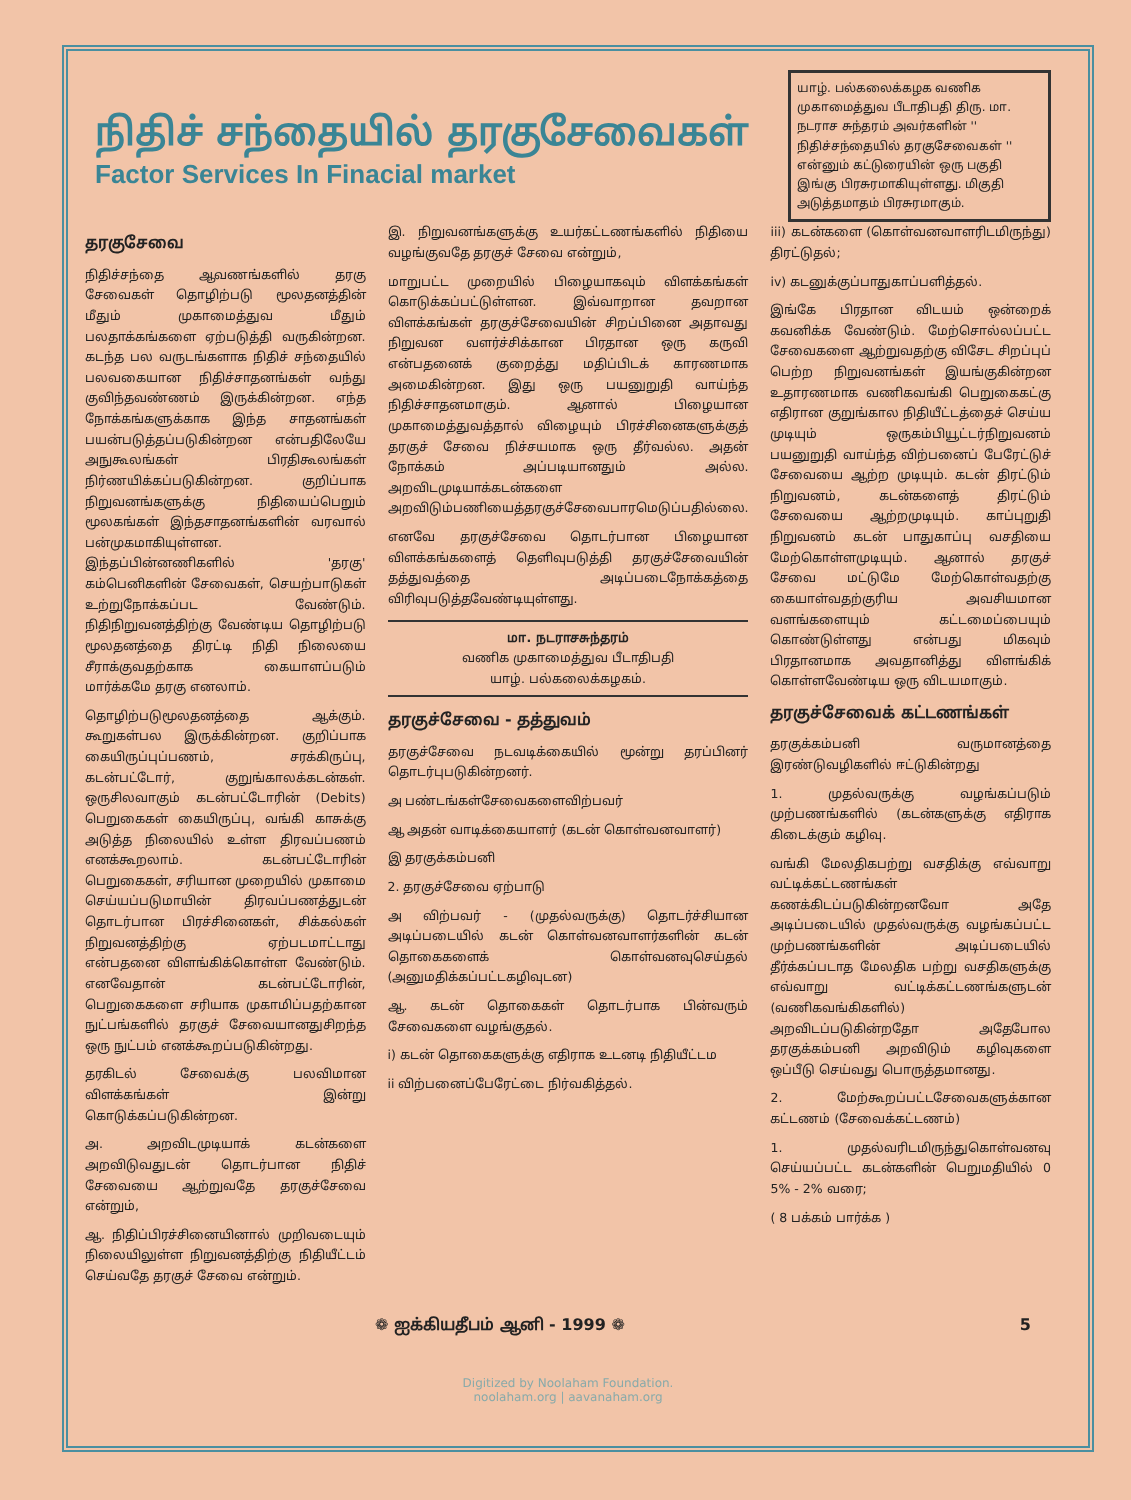நிதிச் சந்தையில் தரகுசேவைகள்
Factor Services In Finacial market
யாழ். பல்கலைக்கழக வணிக முகாமைத்துவ பீடாதிபதி திரு. மா. நடராச சுந்தரம் அவர்களின் '' நிதிச்சந்தையில் தரகுசேவைகள் '' என்னும் கட்டுரையின் ஒரு பகுதி இங்கு பிரசுரமாகியுள்ளது. மிகுதி அடுத்தமாதம் பிரசுரமாகும்.
தரகுசேவை
நிதிச்சந்தை ஆவணங்களில் தரகு சேவைகள் தொழிற்படு மூலதனத்தின் மீதும் முகாமைத்துவ மீதும் பலதாக்கங்களை ஏற்படுத்தி வருகின்றன. கடந்த பல வருடங்களாக நிதிச் சந்தையில் பலவகையான நிதிச்சாதனங்கள் வந்து குவிந்தவண்ணம் இருக்கின்றன. எந்த நோக்கங்களுக்காக இந்த சாதனங்கள் பயன்படுத்தப்படுகின்றன என்பதிலேயே அநுகூலங்கள் பிரதிகூலங்கள் நிர்ணயிக்கப்படுகின்றன. குறிப்பாக நிறுவனங்களுக்கு நிதியைப்பெறும் மூலகங்கள் இந்தசாதனங்களின் வரவால் பன்முகமாகியுள்ளன. இந்தப்பின்னணிகளில் 'தரகு' கம்பெனிகளின் சேவைகள், செயற்பாடுகள் உற்றுநோக்கப்பட வேண்டும். நிதிநிறுவனத்திற்கு வேண்டிய தொழிற்படு மூலதனத்தை திரட்டி நிதி நிலையை சீராக்குவதற்காக கையாளப்படும் மார்க்கமே தரகு எனலாம்.
தொழிற்படுமூலதனத்தை ஆக்கும். கூறுகள்பல இருக்கின்றன. குறிப்பாக கையிருப்புப்பணம், சரக்கிருப்பு, கடன்பட்டோர், குறுங்காலக்கடன்கள். ஒருசிலவாகும் கடன்பட்டோரின் (Debits) பெறுகைகள் கையிருப்பு, வங்கி காசுக்கு அடுத்த நிலையில் உள்ள திரவப்பணம் எனக்கூறலாம். கடன்பட்டோரின் பெறுகைகள், சரியான முறையில் முகாமை செய்யப்படுமாயின் திரவப்பணத்துடன் தொடர்பான பிரச்சினைகள், சிக்கல்கள் நிறுவனத்திற்கு ஏற்படமாட்டாது என்பதனை விளங்கிக்கொள்ள வேண்டும். எனவேதான் கடன்பட்டோரின், பெறுகைகளை சரியாக முகாமிப்பதற்கான நுட்பங்களில் தரகுச் சேவையானதுசிறந்த ஒரு நுட்பம் எனக்கூறப்படுகின்றது.
தரகிடல் சேவைக்கு பலவிமான விளக்கங்கள் இன்று கொடுக்கப்படுகின்றன.
அ. அறவிடமுடியாக் கடன்களை அறவிடுவதுடன் தொடர்பான நிதிச் சேவையை ஆற்றுவதே தரகுச்சேவை என்றும்,
ஆ. நிதிப்பிரச்சினையினால் முறிவடையும் நிலையிலுள்ள நிறுவனத்திற்கு நிதியீட்டம் செய்வதே தரகுச் சேவை என்றும்.
இ. நிறுவனங்களுக்கு உயர்கட்டணங்களில் நிதியை வழங்குவதே தரகுச் சேவை என்றும்,
மாறுபட்ட முறையில் பிழையாகவும் விளக்கங்கள் கொடுக்கப்பட்டுள்ளன. இவ்வாறான தவறான விளக்கங்கள் தரகுச்சேவையின் சிறப்பினை அதாவது நிறுவன வளர்ச்சிக்கான பிரதான ஒரு கருவி என்பதனைக் குறைத்து மதிப்பிடக் காரணமாக அமைகின்றன. இது ஒரு பயனுறுதி வாய்ந்த நிதிச்சாதனமாகும். ஆனால் பிழையான முகாமைத்துவத்தால் விழையும் பிரச்சினைகளுக்குத் தரகுச் சேவை நிச்சயமாக ஒரு தீர்வல்ல. அதன் நோக்கம் அப்படியானதும் அல்ல. அறவிடமுடியாக்கடன்களை அறவிடும்பணியைத்தரகுச்சேவைபாரமெடுப்பதில்லை.
எனவே தரகுச்சேவை தொடர்பான பிழையான விளக்கங்களைத் தெளிவுபடுத்தி தரகுச்சேவையின் தத்துவத்தை அடிப்படைநோக்கத்தை விரிவுபடுத்தவேண்டியுள்ளது.
மா. நடராசசுந்தரம்
வணிக முகாமைத்துவ பீடாதிபதி
யாழ். பல்கலைக்கழகம்.
தரகுச்சேவை - தத்துவம்
தரகுச்சேவை நடவடிக்கையில் மூன்று தரப்பினர் தொடர்புபடுகின்றனர்.
அ பண்டங்கள்சேவைகளைவிற்பவர்
ஆ அதன் வாடிக்கையாளர் (கடன் கொள்வனவாளர்)
இ தரகுக்கம்பனி
2. தரகுச்சேவை ஏற்பாடு
அ விற்பவர் - (முதல்வருக்கு) தொடர்ச்சியான அடிப்படையில் கடன் கொள்வனவாளர்களின் கடன் தொகைகளைக் கொள்வனவுசெய்தல் (அனுமதிக்கப்பட்டகழிவுடன)
ஆ. கடன் தொகைகள் தொடர்பாக பின்வரும் சேவைகளை வழங்குதல்.
i) கடன் தொகைகளுக்கு எதிராக உடனடி நிதியீட்டம
ii விற்பனைப்பேரேட்டை நிர்வகித்தல்.
iii) கடன்களை (கொள்வனவாளரிடமிருந்து) திரட்டுதல்;
iv) கடனுக்குப்பாதுகாப்பளித்தல்.
இங்கே பிரதான விடயம் ஒன்றைக் கவனிக்க வேண்டும். மேற்சொல்லப்பட்ட சேவைகளை ஆற்றுவதற்கு விசேட சிறப்புப் பெற்ற நிறுவனங்கள் இயங்குகின்றன உதாரணமாக வணிகவங்கி பெறுகைகட்கு எதிரான குறுங்கால நிதியீட்டத்தைச் செய்ய முடியும் ஒருகம்பியூட்டர்நிறுவனம் பயனுறுதி வாய்ந்த விற்பனைப் பேரேட்டுச் சேவையை ஆற்ற முடியும். கடன் திரட்டும் நிறுவனம், கடன்களைத் திரட்டும் சேவையை ஆற்றமுடியும். காப்புறுதி நிறுவனம் கடன் பாதுகாப்பு வசதியை மேற்கொள்ளமுடியும். ஆனால் தரகுச் சேவை மட்டுமே மேற்கொள்வதற்கு கையாள்வதற்குரிய அவசியமான வளங்களையும் கட்டமைப்பையும் கொண்டுள்ளது என்பது மிகவும் பிரதானமாக அவதானித்து விளங்கிக் கொள்ளவேண்டிய ஒரு விடயமாகும்.
தரகுச்சேவைக் கட்டணங்கள்
தரகுக்கம்பனி வருமானத்தை இரண்டுவழிகளில் ஈட்டுகின்றது
1. முதல்வருக்கு வழங்கப்படும் முற்பணங்களில் (கடன்களுக்கு எதிராக கிடைக்கும் கழிவு.
வங்கி மேலதிகபற்று வசதிக்கு எவ்வாறு வட்டிக்கட்டணங்கள் கணக்கிடப்படுகின்றனவோ அதே அடிப்படையில் முதல்வருக்கு வழங்கப்பட்ட முற்பணங்களின் அடிப்படையில் தீர்க்கப்படாத மேலதிக பற்று வசதிகளுக்கு எவ்வாறு வட்டிக்கட்டணங்களுடன் (வணிகவங்கிகளில்) அறவிடப்படுகின்றதோ அதேபோல தரகுக்கம்பனி அறவிடும் கழிவுகளை ஒப்பீடு செய்வது பொருத்தமானது.
2. மேற்கூறப்பட்டசேவைகளுக்கான கட்டணம் (சேவைக்கட்டணம்)
1. முதல்வரிடமிருந்துகொள்வனவு செய்யப்பட்ட கடன்களின் பெறுமதியில் 0 5% - 2% வரை;
( 8 பக்கம் பார்க்க )
❁ ஐக்கியதீபம் ஆனி - 1999 ❁ 5
Digitized by Noolaham Foundation.
noolaham.org | aavanaham.org